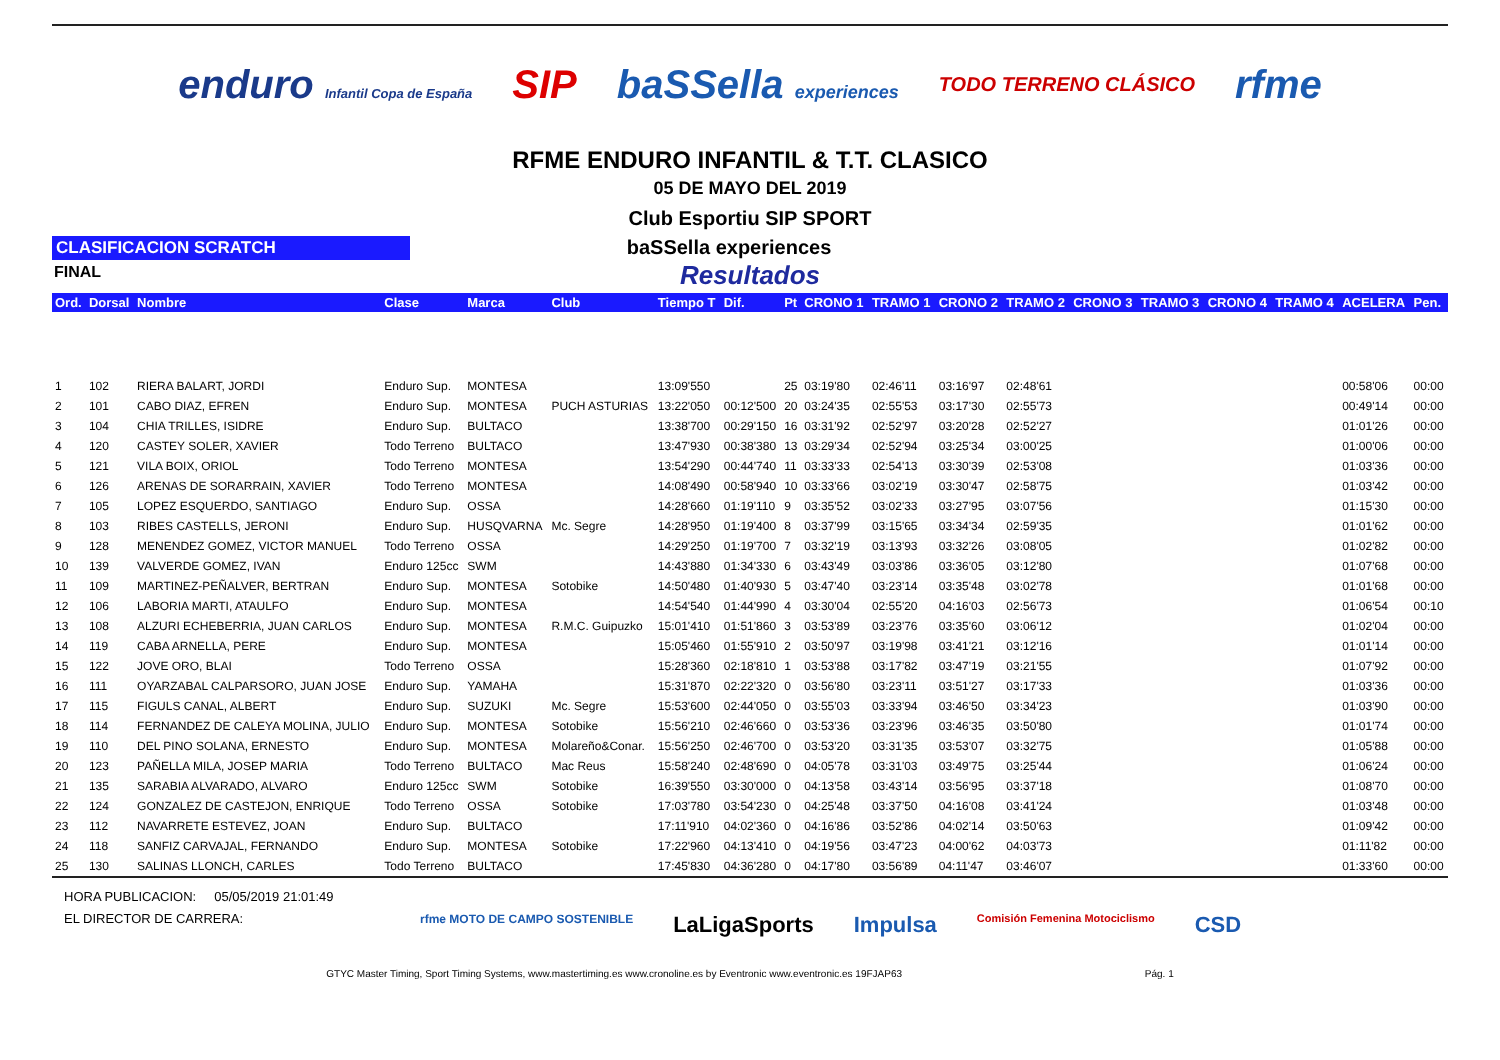enduro Infantil Copa de España
SIP baSSella experiences TODO TERRENO CLÁSICO
rfme
RFME ENDURO INFANTIL & T.T. CLASICO
05 DE MAYO DEL 2019
Club Esportiu SIP SPORT
CLASIFICACION SCRATCH
baSSella experiences
Resultados
FINAL
| Ord. | Dorsal | Nombre | Clase | Marca | Club | Tiempo T | Dif. | Pt | CRONO 1 | TRAMO 1 | CRONO 2 | TRAMO 2 | CRONO 3 | TRAMO 3 | CRONO 4 | TRAMO 4 | ACELERA | Pen. |
| --- | --- | --- | --- | --- | --- | --- | --- | --- | --- | --- | --- | --- | --- | --- | --- | --- | --- | --- |
| 1 | 102 | RIERA BALART, JORDI | Enduro Sup. | MONTESA | | 13:09'550 | | 25 | 03:19'80 | 02:46'11 | 03:16'97 | 02:48'61 | | | | | 00:58'06 | 00:00 |
| 2 | 101 | CABO DIAZ, EFREN | Enduro Sup. | MONTESA | PUCH ASTURIAS | 13:22'050 | 00:12'500 | 20 | 03:24'35 | 02:55'53 | 03:17'30 | 02:55'73 | | | | | 00:49'14 | 00:00 |
| 3 | 104 | CHIA TRILLES, ISIDRE | Enduro Sup. | BULTACO | | 13:38'700 | 00:29'150 | 16 | 03:31'92 | 02:52'97 | 03:20'28 | 02:52'27 | | | | | 01:01'26 | 00:00 |
| 4 | 120 | CASTEY SOLER, XAVIER | Todo Terreno | BULTACO | | 13:47'930 | 00:38'380 | 13 | 03:29'34 | 02:52'94 | 03:25'34 | 03:00'25 | | | | | 01:00'06 | 00:00 |
| 5 | 121 | VILA BOIX, ORIOL | Todo Terreno | MONTESA | | 13:54'290 | 00:44'740 | 11 | 03:33'33 | 02:54'13 | 03:30'39 | 02:53'08 | | | | | 01:03'36 | 00:00 |
| 6 | 126 | ARENAS DE SORARRAIN, XAVIER | Todo Terreno | MONTESA | | 14:08'490 | 00:58'940 | 10 | 03:33'66 | 03:02'19 | 03:30'47 | 02:58'75 | | | | | 01:03'42 | 00:00 |
| 7 | 105 | LOPEZ ESQUERDO, SANTIAGO | Enduro Sup. | OSSA | | 14:28'660 | 01:19'110 | 9 | 03:35'52 | 03:02'33 | 03:27'95 | 03:07'56 | | | | | 01:15'30 | 00:00 |
| 8 | 103 | RIBES CASTELLS, JERONI | Enduro Sup. | HUSQVARNA | Mc. Segre | 14:28'950 | 01:19'400 | 8 | 03:37'99 | 03:15'65 | 03:34'34 | 02:59'35 | | | | | 01:01'62 | 00:00 |
| 9 | 128 | MENENDEZ GOMEZ, VICTOR MANUEL | Todo Terreno | OSSA | | 14:29'250 | 01:19'700 | 7 | 03:32'19 | 03:13'93 | 03:32'26 | 03:08'05 | | | | | 01:02'82 | 00:00 |
| 10 | 139 | VALVERDE GOMEZ, IVAN | Enduro 125cc | SWM | | 14:43'880 | 01:34'330 | 6 | 03:43'49 | 03:03'86 | 03:36'05 | 03:12'80 | | | | | 01:07'68 | 00:00 |
| 11 | 109 | MARTINEZ-PEÑALVER, BERTRAN | Enduro Sup. | MONTESA | Sotobike | 14:50'480 | 01:40'930 | 5 | 03:47'40 | 03:23'14 | 03:35'48 | 03:02'78 | | | | | 01:01'68 | 00:00 |
| 12 | 106 | LABORIA MARTI, ATAULFO | Enduro Sup. | MONTESA | | 14:54'540 | 01:44'990 | 4 | 03:30'04 | 02:55'20 | 04:16'03 | 02:56'73 | | | | | 01:06'54 | 00:10 |
| 13 | 108 | ALZURI ECHEBERRIA, JUAN CARLOS | Enduro Sup. | MONTESA | R.M.C. Guipuzko | 15:01'410 | 01:51'860 | 3 | 03:53'89 | 03:23'76 | 03:35'60 | 03:06'12 | | | | | 01:02'04 | 00:00 |
| 14 | 119 | CABA ARNELLA, PERE | Enduro Sup. | MONTESA | | 15:05'460 | 01:55'910 | 2 | 03:50'97 | 03:19'98 | 03:41'21 | 03:12'16 | | | | | 01:01'14 | 00:00 |
| 15 | 122 | JOVE ORO, BLAI | Todo Terreno | OSSA | | 15:28'360 | 02:18'810 | 1 | 03:53'88 | 03:17'82 | 03:47'19 | 03:21'55 | | | | | 01:07'92 | 00:00 |
| 16 | 111 | OYARZABAL CALPARSORO, JUAN JOSE | Enduro Sup. | YAMAHA | | 15:31'870 | 02:22'320 | 0 | 03:56'80 | 03:23'11 | 03:51'27 | 03:17'33 | | | | | 01:03'36 | 00:00 |
| 17 | 115 | FIGULS CANAL, ALBERT | Enduro Sup. | SUZUKI | Mc. Segre | 15:53'600 | 02:44'050 | 0 | 03:55'03 | 03:33'94 | 03:46'50 | 03:34'23 | | | | | 01:03'90 | 00:00 |
| 18 | 114 | FERNANDEZ DE CALEYA MOLINA, JULIO | Enduro Sup. | MONTESA | Sotobike | 15:56'210 | 02:46'660 | 0 | 03:53'36 | 03:23'96 | 03:46'35 | 03:50'80 | | | | | 01:01'74 | 00:00 |
| 19 | 110 | DEL PINO SOLANA, ERNESTO | Enduro Sup. | MONTESA | Molareño&Conar. | 15:56'250 | 02:46'700 | 0 | 03:53'20 | 03:31'35 | 03:53'07 | 03:32'75 | | | | | 01:05'88 | 00:00 |
| 20 | 123 | PAÑELLA MILA, JOSEP MARIA | Todo Terreno | BULTACO | Mac Reus | 15:58'240 | 02:48'690 | 0 | 04:05'78 | 03:31'03 | 03:49'75 | 03:25'44 | | | | | 01:06'24 | 00:00 |
| 21 | 135 | SARABIA ALVARADO, ALVARO | Enduro 125cc | SWM | Sotobike | 16:39'550 | 03:30'000 | 0 | 04:13'58 | 03:43'14 | 03:56'95 | 03:37'18 | | | | | 01:08'70 | 00:00 |
| 22 | 124 | GONZALEZ DE CASTEJON, ENRIQUE | Todo Terreno | OSSA | Sotobike | 17:03'780 | 03:54'230 | 0 | 04:25'48 | 03:37'50 | 04:16'08 | 03:41'24 | | | | | 01:03'48 | 00:00 |
| 23 | 112 | NAVARRETE ESTEVEZ, JOAN | Enduro Sup. | BULTACO | | 17:11'910 | 04:02'360 | 0 | 04:16'86 | 03:52'86 | 04:02'14 | 03:50'63 | | | | | 01:09'42 | 00:00 |
| 24 | 118 | SANFIZ CARVAJAL, FERNANDO | Enduro Sup. | MONTESA | Sotobike | 17:22'960 | 04:13'410 | 0 | 04:19'56 | 03:47'23 | 04:00'62 | 04:03'73 | | | | | 01:11'82 | 00:00 |
| 25 | 130 | SALINAS LLONCH, CARLES | Todo Terreno | BULTACO | | 17:45'830 | 04:36'280 | 0 | 04:17'80 | 03:56'89 | 04:11'47 | 03:46'07 | | | | | 01:33'60 | 00:00 |
HORA PUBLICACION: 05/05/2019 21:01:49
EL DIRECTOR DE CARRERA:
rfme MOTO DE CAMPO SOSTENIBLE LaLigaSports Impulsa Comisión Femenina Motociclismo CSD
GTYC Master Timing, Sport Timing Systems, www.mastertiming.es www.cronoline.es by Eventronic www.eventronic.es 19FJAP63 Pág. 1